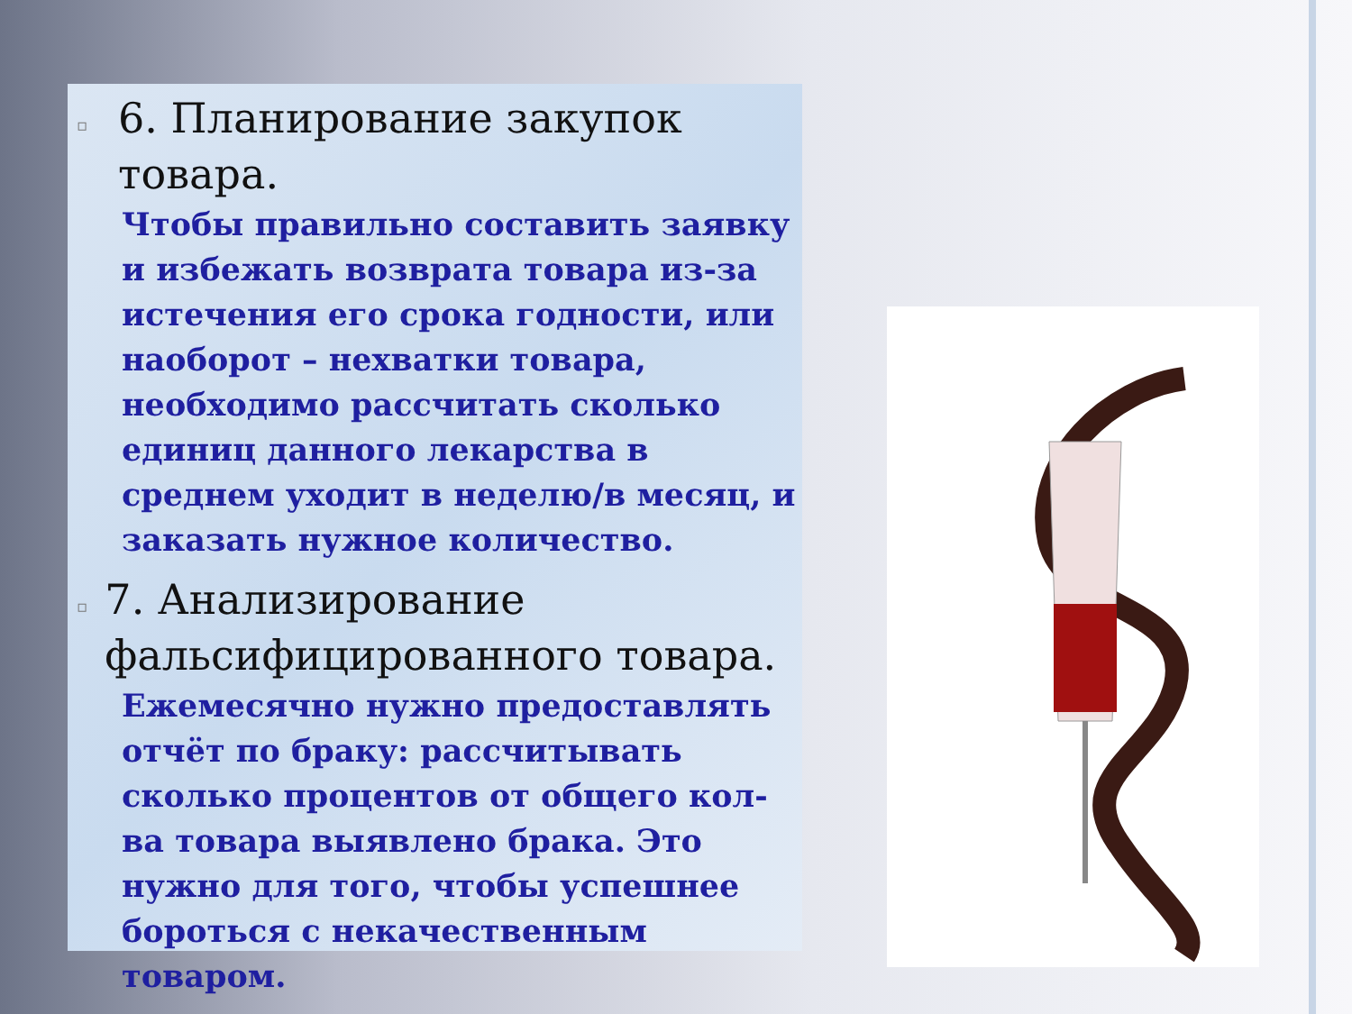▫
6. Планирование закупок товара.
Чтобы правильно составить заявку и избежать возврата товара из-за истечения его срока годности, или наоборот – нехватки товара, необходимо рассчитать сколько единиц данного лекарства в среднем уходит в неделю/в месяц, и заказать нужное количество.
▫
7. Анализирование фальсифицированного товара.
Ежемесячно нужно предоставлять отчёт по браку: рассчитывать сколько процентов от общего кол-ва товара выявлено брака. Это нужно для того, чтобы успешнее бороться с некачественным товаром.